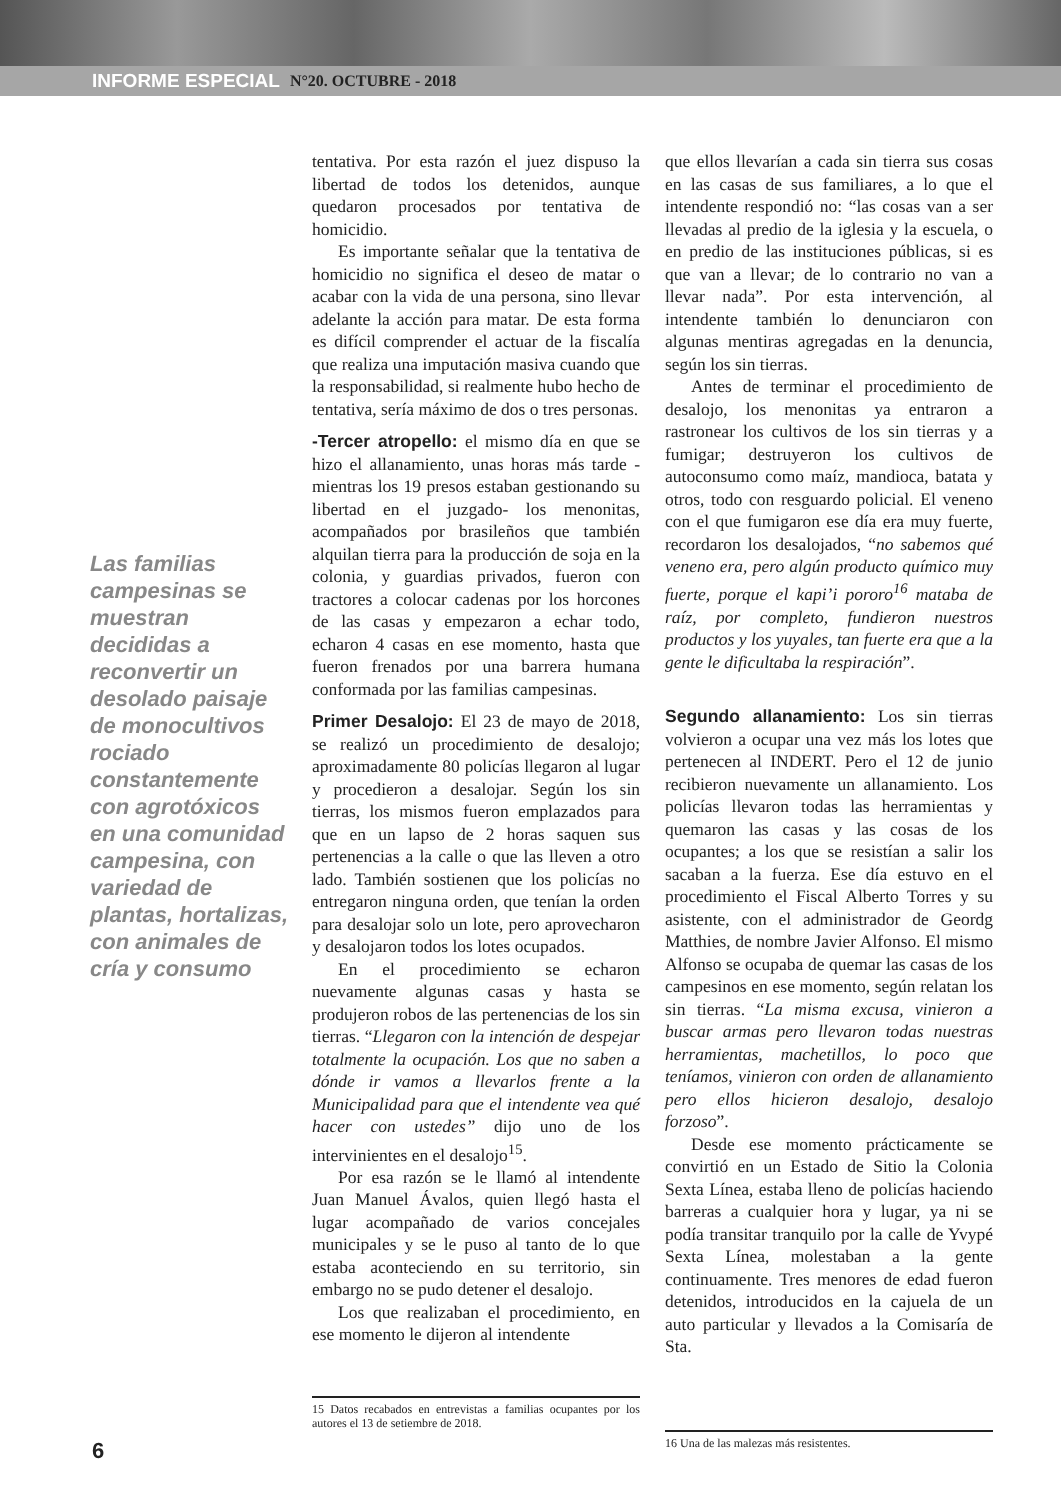INFORME ESPECIAL N°20. OCTUBRE - 2018
Las familias campesinas se muestran decididas a reconvertir un desolado paisaje de monocultivos rociado constantemente con agrotóxicos en una comunidad campesina, con variedad de plantas, hortalizas, con animales de cría y consumo
tentativa. Por esta razón el juez dispuso la libertad de todos los detenidos, aunque quedaron procesados por tentativa de homicidio.
Es importante señalar que la tentativa de homicidio no significa el deseo de matar o acabar con la vida de una persona, sino llevar adelante la acción para matar. De esta forma es difícil comprender el actuar de la fiscalía que realiza una imputación masiva cuando que la responsabilidad, si realmente hubo hecho de tentativa, sería máximo de dos o tres personas.
-Tercer atropello: el mismo día en que se hizo el allanamiento, unas horas más tarde -mientras los 19 presos estaban gestionando su libertad en el juzgado- los menonitas, acompañados por brasileños que también alquilan tierra para la producción de soja en la colonia, y guardias privados, fueron con tractores a colocar cadenas por los horcones de las casas y empezaron a echar todo, echaron 4 casas en ese momento, hasta que fueron frenados por una barrera humana conformada por las familias campesinas.
Primer Desalojo: El 23 de mayo de 2018, se realizó un procedimiento de desalojo; aproximadamente 80 policías llegaron al lugar y procedieron a desalojar. Según los sin tierras, los mismos fueron emplazados para que en un lapso de 2 horas saquen sus pertenencias a la calle o que las lleven a otro lado. También sostienen que los policías no entregaron ninguna orden, que tenían la orden para desalojar solo un lote, pero aprovecharon y desalojaron todos los lotes ocupados.
En el procedimiento se echaron nuevamente algunas casas y hasta se produjeron robos de las pertenencias de los sin tierras. “Llegaron con la intención de despejar totalmente la ocupación. Los que no saben a dónde ir vamos a llevarlos frente a la Municipalidad para que el intendente vea qué hacer con ustedes” dijo uno de los intervinientes en el desalojo<sup>15</sup>.
Por esa razón se le llamó al intendente Juan Manuel Ávalos, quien llegó hasta el lugar acompañado de varios concejales municipales y se le puso al tanto de lo que estaba aconteciendo en su territorio, sin embargo no se pudo detener el desalojo.
Los que realizaban el procedimiento, en ese momento le dijeron al intendente
15 Datos recabados en entrevistas a familias ocupantes por los autores el 13 de setiembre de 2018.
que ellos llevarían a cada sin tierra sus cosas en las casas de sus familiares, a lo que el intendente respondió no: “las cosas van a ser llevadas al predio de la iglesia y la escuela, o en predio de las instituciones públicas, si es que van a llevar; de lo contrario no van a llevar nada”. Por esta intervención, al intendente también lo denunciaron con algunas mentiras agregadas en la denuncia, según los sin tierras.
Antes de terminar el procedimiento de desalojo, los menonitas ya entraron a rastronear los cultivos de los sin tierras y a fumigar; destruyeron los cultivos de autoconsumo como maíz, mandioca, batata y otros, todo con resguardo policial. El veneno con el que fumigaron ese día era muy fuerte, recordaron los desalojados, “no sabemos qué veneno era, pero algún producto químico muy fuerte, porque el kapi’i pororo<sup>16</sup> mataba de raíz, por completo, fundieron nuestros productos y los yuyales, tan fuerte era que a la gente le dificultaba la respiración”.
Segundo allanamiento: Los sin tierras volvieron a ocupar una vez más los lotes que pertenecen al INDERT. Pero el 12 de junio recibieron nuevamente un allanamiento. Los policías llevaron todas las herramientas y quemaron las casas y las cosas de los ocupantes; a los que se resistían a salir los sacaban a la fuerza. Ese día estuvo en el procedimiento el Fiscal Alberto Torres y su asistente, con el administrador de Geordg Matthies, de nombre Javier Alfonso. El mismo Alfonso se ocupaba de quemar las casas de los campesinos en ese momento, según relatan los sin tierras. “La misma excusa, vinieron a buscar armas pero llevaron todas nuestras herramientas, machetillos, lo poco que teníamos, vinieron con orden de allanamiento pero ellos hicieron desalojo, desalojo forzoso”.
Desde ese momento prácticamente se convirtió en un Estado de Sitio la Colonia Sexta Línea, estaba lleno de policías haciendo barreras a cualquier hora y lugar, ya ni se podía transitar tranquilo por la calle de Yvypé Sexta Línea, molestaban a la gente continuamente. Tres menores de edad fueron detenidos, introducidos en la cajuela de un auto particular y llevados a la Comisaría de Sta.
16 Una de las malezas más resistentes.
6